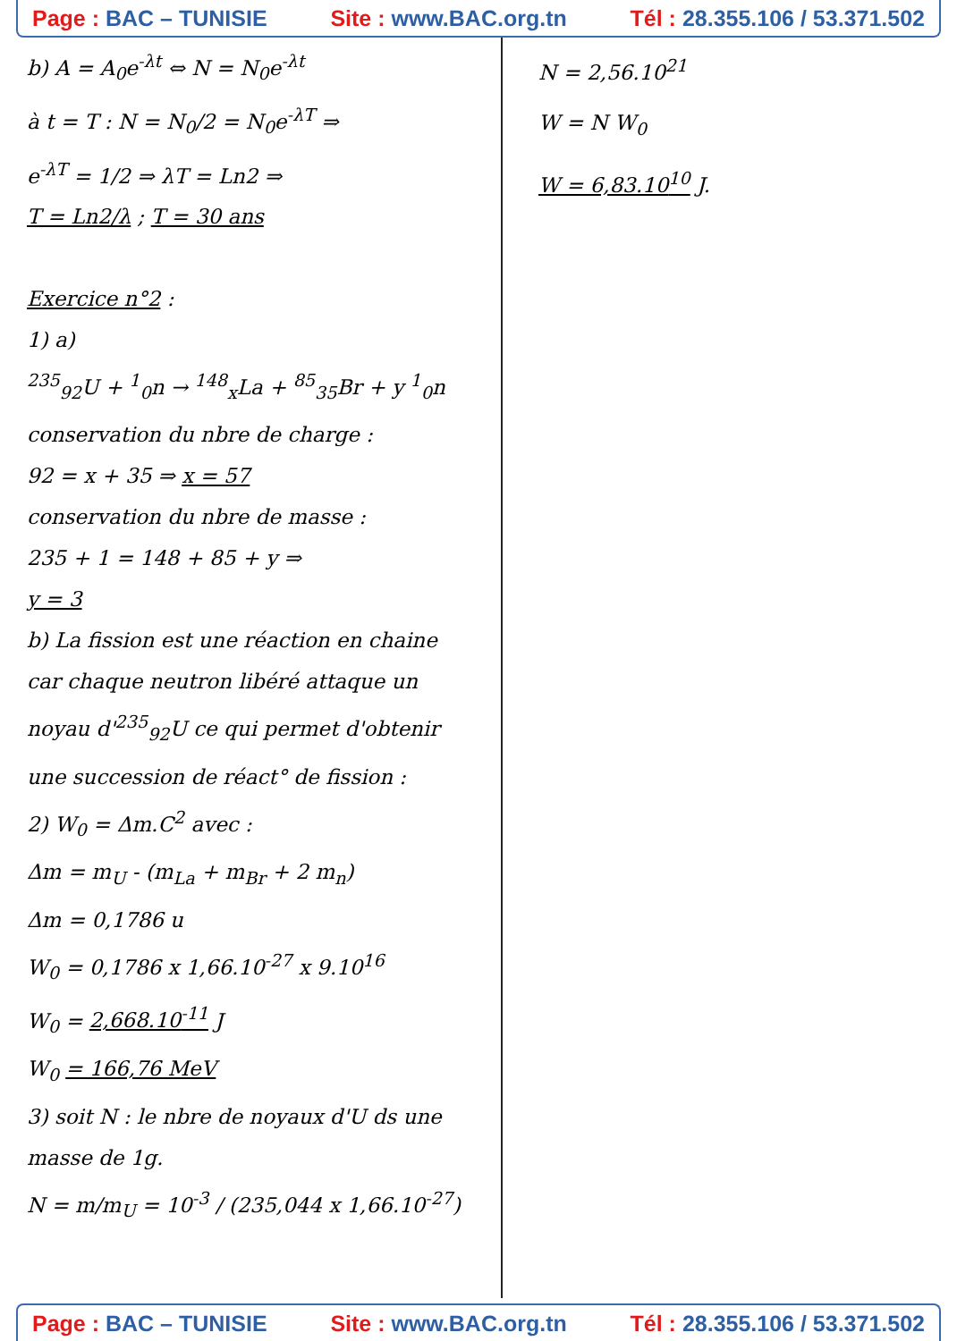Page : BAC – TUNISIE Site : www.BAC.org.tn Tél : 28.355.106 / 53.371.502
b) A = A<sub>0</sub>e<sup>-λt</sup> ⇔ N = N<sub>0</sub>e<sup>-λt</sup>
à t = T : N = N<sub>0</sub>/2 = N<sub>0</sub>e<sup>-λT</sup> ⇒
e<sup>-λT</sup> = 1/2 ⇒ λT = Ln2 ⇒
T = Ln2/λ ; T = 30 ans
Exercice n°2 :
1) a)
<sup>235</sup> <sub>92</sub>U + <sup>1</sup><sub>0</sub>n → <sup>148</sup><sub>x</sub>La + <sup>85</sup><sub>35</sub>Br + y <sup>1</sup><sub>0</sub>n
conservation du nbre de charge :
92 = x + 35 ⇒ x = 57
conservation du nbre de masse :
235 + 1 = 148 + 85 + y ⇒
y = 3
b) La fission est une réaction en chaine car chaque neutron libéré attaque un noyau d'<sup>235</sup><sub>92</sub>U ce qui permet d'obtenir une succession de réact° de fission :
2) W<sub>0</sub> = Δm.C<sup>2</sup> avec :
Δm = m<sub>U</sub> - (m<sub>La</sub> + m<sub>Br</sub> + 2 m<sub>n</sub>)
Δm = 0,1786 u
W<sub>0</sub> = 0,1786 x 1,66.10<sup>-27</sup> x 9.10<sup>16</sup>
W<sub>0</sub> = 2,668.10<sup>-11</sup> J
W<sub>0</sub> = 166,76 MeV
3) soit N : le nbre de noyaux d'U ds une masse de 1g.
N = m/m<sub>U</sub> = 10<sup>-3</sup> / (235,044 x 1,66.10<sup>-27</sup>)
N = 2,56.10<sup>21</sup>
W = N W<sub>0</sub>
W = 6,83.10<sup>10</sup> J.
Page : BAC – TUNISIE Site : www.BAC.org.tn Tél : 28.355.106 / 53.371.502